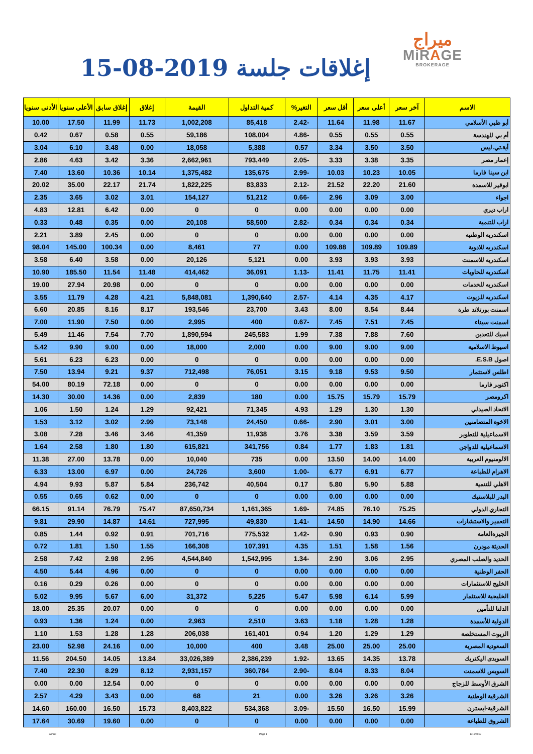ميراج
MiRAGE
BROKERAGE
إغلاقات جلسة 2019-08-15
| الاسم | آخر سعر | أعلى سعر | أقل سعر | التغير% | كمية التداول | القيمة | إغلاق | إغلاق سابق | الأعلى سنويا | الأدنى سنويا |
| --- | --- | --- | --- | --- | --- | --- | --- | --- | --- | --- |
| أبو ظبي الأسلامي | 11.67 | 11.98 | 11.64 | -2.42 | 85,418 | 1,002,208 | 11.73 | 11.99 | 17.50 | 10.00 |
| أم بي للهندسة | 0.55 | 0.55 | 0.55 | -4.86 | 108,004 | 59,186 | 0.55 | 0.58 | 0.67 | 0.42 |
| أية.تي.ليس | 3.50 | 3.50 | 3.34 | 0.57 | 5,388 | 18,058 | 0.00 | 3.48 | 6.10 | 3.04 |
| إعمار مصر | 3.35 | 3.38 | 3.33 | -2.05 | 793,449 | 2,662,961 | 3.36 | 3.42 | 4.63 | 2.86 |
| ابن سينا فارما | 10.05 | 10.23 | 10.03 | -2.99 | 135,675 | 1,375,482 | 10.14 | 10.36 | 13.60 | 7.40 |
| ابوقير للاسمدة | 21.60 | 22.20 | 21.52 | -2.12 | 83,833 | 1,822,225 | 21.74 | 22.17 | 35.00 | 20.02 |
| اجواء | 3.00 | 3.09 | 2.96 | -0.66 | 51,212 | 154,127 | 3.01 | 3.02 | 3.65 | 2.35 |
| اراب ديري | 0.00 | 0.00 | 0.00 | 0.00 | 0 | 0 | 0.00 | 6.42 | 12.81 | 4.83 |
| اراب للتنمية | 0.34 | 0.34 | 0.34 | -2.82 | 58,500 | 20,108 | 0.00 | 0.35 | 0.48 | 0.33 |
| اسكندريه الوطنيه | 0.00 | 0.00 | 0.00 | 0.00 | 0 | 0 | 0.00 | 2.45 | 3.89 | 2.21 |
| اسكندريه للادوية | 109.89 | 109.89 | 109.88 | 0.00 | 77 | 8,461 | 0.00 | 100.34 | 145.00 | 98.04 |
| اسكندريه للاسمنت | 3.93 | 3.93 | 3.93 | 0.00 | 5,121 | 20,126 | 0.00 | 3.58 | 6.40 | 3.58 |
| اسكندريه للحاويات | 11.41 | 11.75 | 11.41 | -1.13 | 36,091 | 414,462 | 11.48 | 11.54 | 185.50 | 10.90 |
| اسكندريه للخدمات | 0.00 | 0.00 | 0.00 | 0.00 | 0 | 0 | 0.00 | 20.98 | 27.94 | 19.00 |
| اسكندريه للزيوت | 4.17 | 4.35 | 4.14 | -2.57 | 1,390,640 | 5,848,081 | 4.21 | 4.28 | 11.79 | 3.55 |
| اسمنت بورتلاند طرة | 8.44 | 8.54 | 8.00 | 3.43 | 23,700 | 193,546 | 8.17 | 8.16 | 20.85 | 6.60 |
| اسمنت سيناء | 7.45 | 7.51 | 7.45 | -0.67 | 400 | 2,995 | 0.00 | 7.50 | 11.90 | 7.00 |
| اسيك للتعدين | 7.60 | 7.88 | 7.38 | 1.99 | 245,583 | 1,890,594 | 7.70 | 7.54 | 11.46 | 5.49 |
| اسيوط الاسلامية | 9.00 | 9.00 | 9.00 | 0.00 | 2,000 | 18,000 | 0.00 | 9.00 | 9.90 | 5.42 |
| اصول E.S.B. | 0.00 | 0.00 | 0.00 | 0.00 | 0 | 0 | 0.00 | 6.23 | 6.23 | 5.61 |
| اطلس لاستثمار | 9.50 | 9.53 | 9.18 | 3.15 | 76,051 | 712,498 | 9.37 | 9.21 | 13.94 | 7.50 |
| اكتوبر فارما | 0.00 | 0.00 | 0.00 | 0.00 | 0 | 0 | 0.00 | 72.18 | 80.19 | 54.00 |
| اكرومصر | 15.79 | 15.79 | 15.75 | 0.00 | 180 | 2,839 | 0.00 | 14.36 | 30.00 | 14.30 |
| الاتحاد الصيدلي | 1.30 | 1.30 | 1.29 | 4.93 | 71,345 | 92,421 | 1.29 | 1.24 | 1.50 | 1.06 |
| الاخوة المتضامنين | 3.00 | 3.01 | 2.90 | -0.66 | 24,450 | 73,148 | 2.99 | 3.02 | 3.12 | 1.53 |
| الاسماعيلية للتطوير | 3.59 | 3.59 | 3.38 | 3.76 | 11,938 | 41,359 | 3.46 | 3.46 | 7.28 | 3.08 |
| الاسماعيلية للدواجن | 1.81 | 1.83 | 1.77 | 0.84 | 341,756 | 615,821 | 1.80 | 1.80 | 2.58 | 1.64 |
| الالومنيوم العربية | 14.00 | 14.00 | 13.50 | 0.00 | 735 | 10,040 | 0.00 | 13.78 | 27.00 | 11.38 |
| الاهرام للطباعة | 6.77 | 6.91 | 6.77 | -1.00 | 3,600 | 24,726 | 0.00 | 6.97 | 13.00 | 6.33 |
| الاهلي للتنمية | 5.88 | 5.90 | 5.80 | 0.17 | 40,504 | 236,742 | 5.84 | 5.87 | 9.93 | 4.94 |
| البدر للبلاستيك | 0.00 | 0.00 | 0.00 | 0.00 | 0 | 0 | 0.00 | 0.62 | 0.65 | 0.55 |
| التجاري الدولي | 75.25 | 76.10 | 74.85 | -1.69 | 1,161,365 | 87,650,734 | 75.47 | 76.79 | 91.14 | 66.15 |
| التعمير والاستشارات | 14.66 | 14.90 | 14.50 | -1.41 | 49,830 | 727,995 | 14.61 | 14.87 | 29.90 | 9.81 |
| الجيزةالعامة | 0.90 | 0.93 | 0.90 | -1.42 | 775,532 | 701,716 | 0.91 | 0.92 | 1.44 | 0.85 |
| الحديثة مودرن | 1.56 | 1.58 | 1.51 | 4.35 | 107,391 | 166,308 | 1.55 | 1.50 | 1.81 | 0.72 |
| الحديد والصلب المصري | 2.95 | 3.06 | 2.90 | -1.34 | 1,542,995 | 4,544,840 | 2.95 | 2.98 | 7.42 | 2.58 |
| الحفر الوطنية | 0.00 | 0.00 | 0.00 | 0.00 | 0 | 0 | 0.00 | 4.96 | 5.44 | 4.50 |
| الخليج للاستثمارات | 0.00 | 0.00 | 0.00 | 0.00 | 0 | 0 | 0.00 | 0.26 | 0.29 | 0.16 |
| الخليجية للاستثمار | 5.99 | 6.14 | 5.98 | 5.47 | 5,225 | 31,372 | 6.00 | 5.67 | 9.95 | 5.02 |
| الدلتا للتأمين | 0.00 | 0.00 | 0.00 | 0.00 | 0 | 0 | 0.00 | 20.07 | 25.35 | 18.00 |
| الدولية للأسمدة | 1.28 | 1.28 | 1.18 | 3.63 | 2,510 | 2,963 | 0.00 | 1.24 | 1.36 | 0.93 |
| الزيوت المستخلصة | 1.29 | 1.29 | 1.20 | 0.94 | 161,401 | 206,038 | 1.28 | 1.28 | 1.53 | 1.10 |
| السعودية المصرية | 25.00 | 25.00 | 25.00 | 3.48 | 400 | 10,000 | 0.00 | 24.16 | 52.98 | 23.00 |
| السويدى اليكتريك | 13.78 | 14.35 | 13.65 | -1.92 | 2,386,239 | 33,026,389 | 13.84 | 14.05 | 204.50 | 11.56 |
| السويس للاسمنت | 8.04 | 8.33 | 8.04 | -2.90 | 360,784 | 2,931,157 | 8.12 | 8.29 | 22.30 | 7.40 |
| الشرق الأوسط للزجاج | 0.00 | 0.00 | 0.00 | 0.00 | 0 | 0 | 0.00 | 12.54 | 0.00 | 0.00 |
| الشرقية الوطنية | 3.26 | 3.26 | 3.26 | 0.00 | 21 | 68 | 0.00 | 3.43 | 4.29 | 2.57 |
| الشرقية-ايسترن | 15.99 | 16.50 | 15.50 | -3.09 | 534,368 | 8,403,822 | 15.73 | 16.50 | 160.00 | 14.60 |
| الشروق للطباعة | 0.00 | 0.00 | 0.00 | 0.00 | 0 | 0 | 0.00 | 19.60 | 30.69 | 17.64 |
ashraf Page 1 8/15/2019